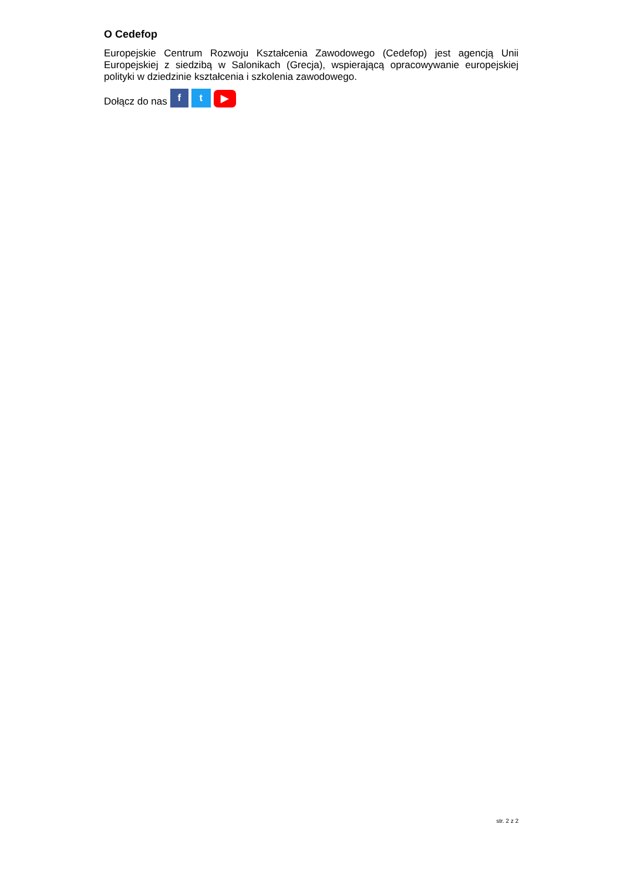O Cedefop
Europejskie Centrum Rozwoju Kształcenia Zawodowego (Cedefop) jest agencją Unii Europejskiej z siedzibą w Salonikach (Grecja), wspierającą opracowywanie europejskiej polityki w dziedzinie kształcenia i szkolenia zawodowego.
Dołącz do nas f t ▶
str. 2 z 2